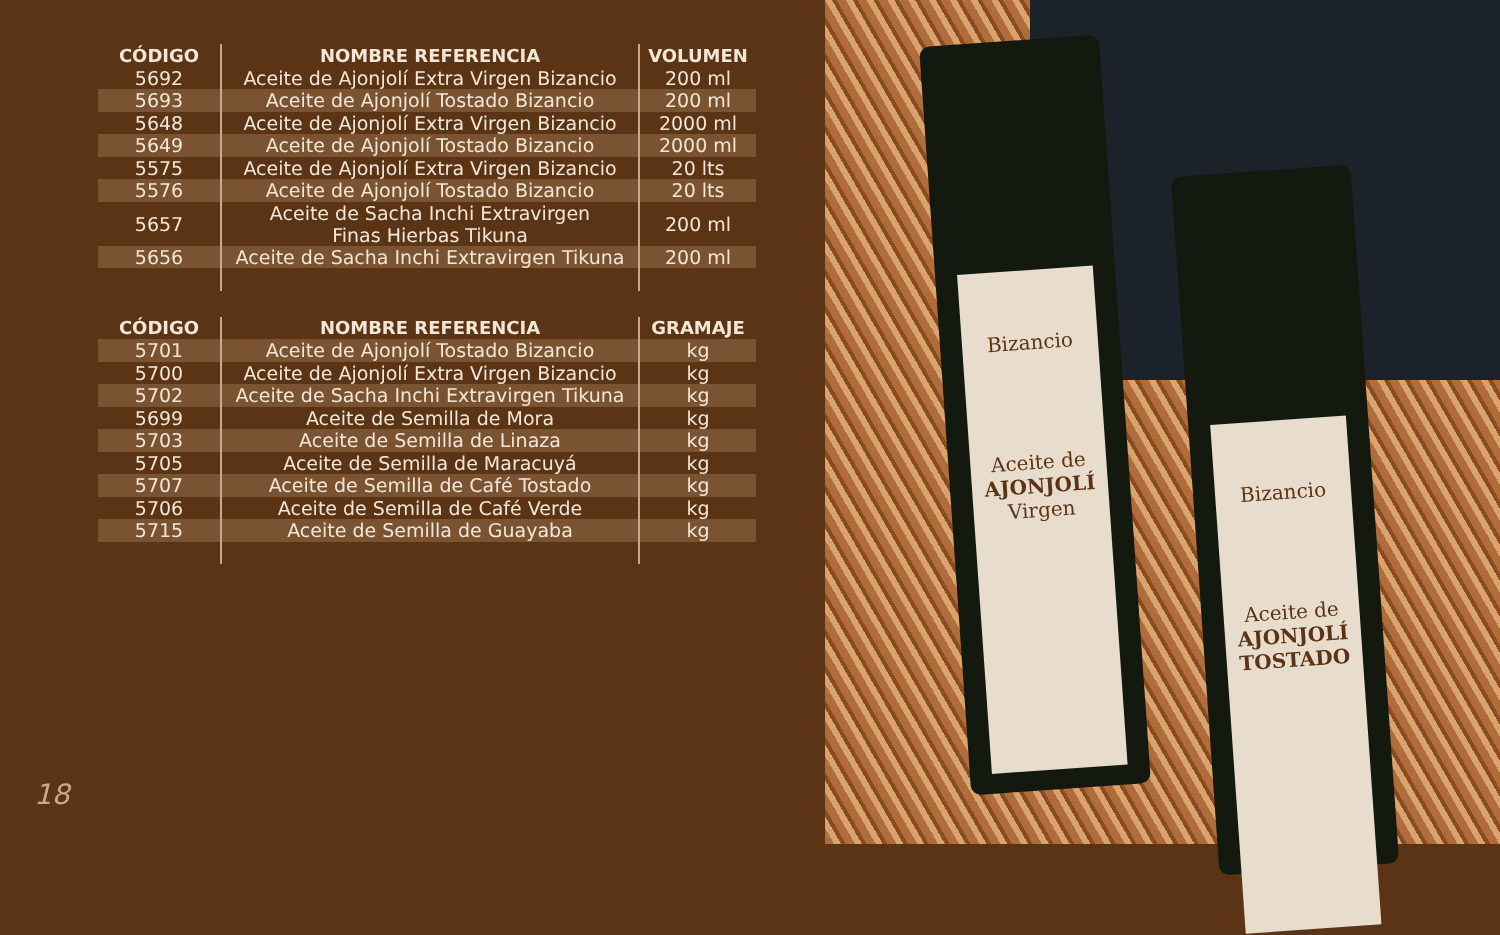| CÓDIGO | NOMBRE REFERENCIA | VOLUMEN |
| --- | --- | --- |
| 5692 | Aceite de Ajonjolí Extra Virgen Bizancio | 200 ml |
| 5693 | Aceite de Ajonjolí Tostado Bizancio | 200 ml |
| 5648 | Aceite de Ajonjolí Extra Virgen Bizancio | 2000 ml |
| 5649 | Aceite de Ajonjolí Tostado Bizancio | 2000 ml |
| 5575 | Aceite de Ajonjolí Extra Virgen Bizancio | 20 lts |
| 5576 | Aceite de Ajonjolí Tostado Bizancio | 20 lts |
| 5657 | Aceite de Sacha Inchi Extravirgen Finas Hierbas Tikuna | 200 ml |
| 5656 | Aceite de Sacha Inchi Extravirgen Tikuna | 200 ml |
| CÓDIGO | NOMBRE REFERENCIA | GRAMAJE |
| --- | --- | --- |
| 5701 | Aceite de Ajonjolí Tostado Bizancio | kg |
| 5700 | Aceite de Ajonjolí Extra Virgen Bizancio | kg |
| 5702 | Aceite de Sacha Inchi Extravirgen Tikuna | kg |
| 5699 | Aceite de Semilla de Mora | kg |
| 5703 | Aceite de Semilla de Linaza | kg |
| 5705 | Aceite de Semilla de Maracuyá | kg |
| 5707 | Aceite de Semilla de Café Tostado | kg |
| 5706 | Aceite de Semilla de Café Verde | kg |
| 5715 | Aceite de Semilla de Guayaba | kg |
18
Bizancio
Aceite de
AJONJOLÍ
Virgen
Bizancio
Aceite de
AJONJOLÍ TOSTADO